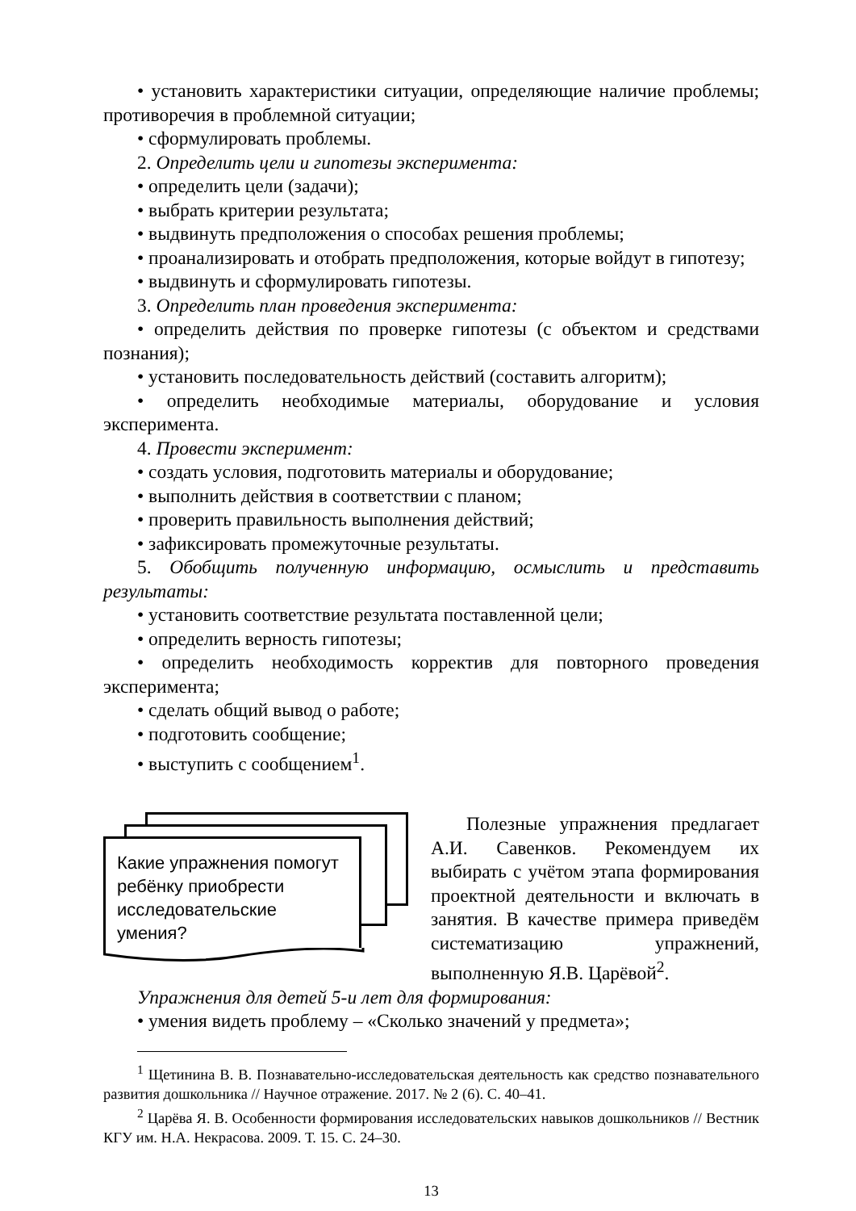• установить характеристики ситуации, определяющие наличие проблемы; противоречия в проблемной ситуации;
• сформулировать проблемы.
2. Определить цели и гипотезы эксперимента:
• определить цели (задачи);
• выбрать критерии результата;
• выдвинуть предположения о способах решения проблемы;
• проанализировать и отобрать предположения, которые войдут в гипотезу;
• выдвинуть и сформулировать гипотезы.
3. Определить план проведения эксперимента:
• определить действия по проверке гипотезы (с объектом и средствами познания);
• установить последовательность действий (составить алгоритм);
• определить необходимые материалы, оборудование и условия эксперимента.
4. Провести эксперимент:
• создать условия, подготовить материалы и оборудование;
• выполнить действия в соответствии с планом;
• проверить правильность выполнения действий;
• зафиксировать промежуточные результаты.
5. Обобщить полученную информацию, осмыслить и представить результаты:
• установить соответствие результата поставленной цели;
• определить верность гипотезы;
• определить необходимость корректив для повторного проведения эксперимента;
• сделать общий вывод о работе;
• подготовить сообщение;
• выступить с сообщением<sup>1</sup>.
Какие упражнения помогут ребёнку приобрести исследовательские умения?
Полезные упражнения предлагает А.И. Савенков. Рекомендуем их выбирать с учётом этапа формирования проектной деятельности и включать в занятия. В качестве примера приведём систематизацию упражнений, выполненную Я.В. Царёвой<sup>2</sup>.
Упражнения для детей 5-и лет для формирования:
• умения видеть проблему – «Сколько значений у предмета»;
<sup>1</sup> Щетинина В. В. Познавательно-исследовательская деятельность как средство познавательного развития дошкольника // Научное отражение. 2017. № 2 (6). С. 40–41.
<sup>2</sup> Царёва Я. В. Особенности формирования исследовательских навыков дошкольников // Вестник КГУ им. Н.А. Некрасова. 2009. Т. 15. С. 24–30.
13